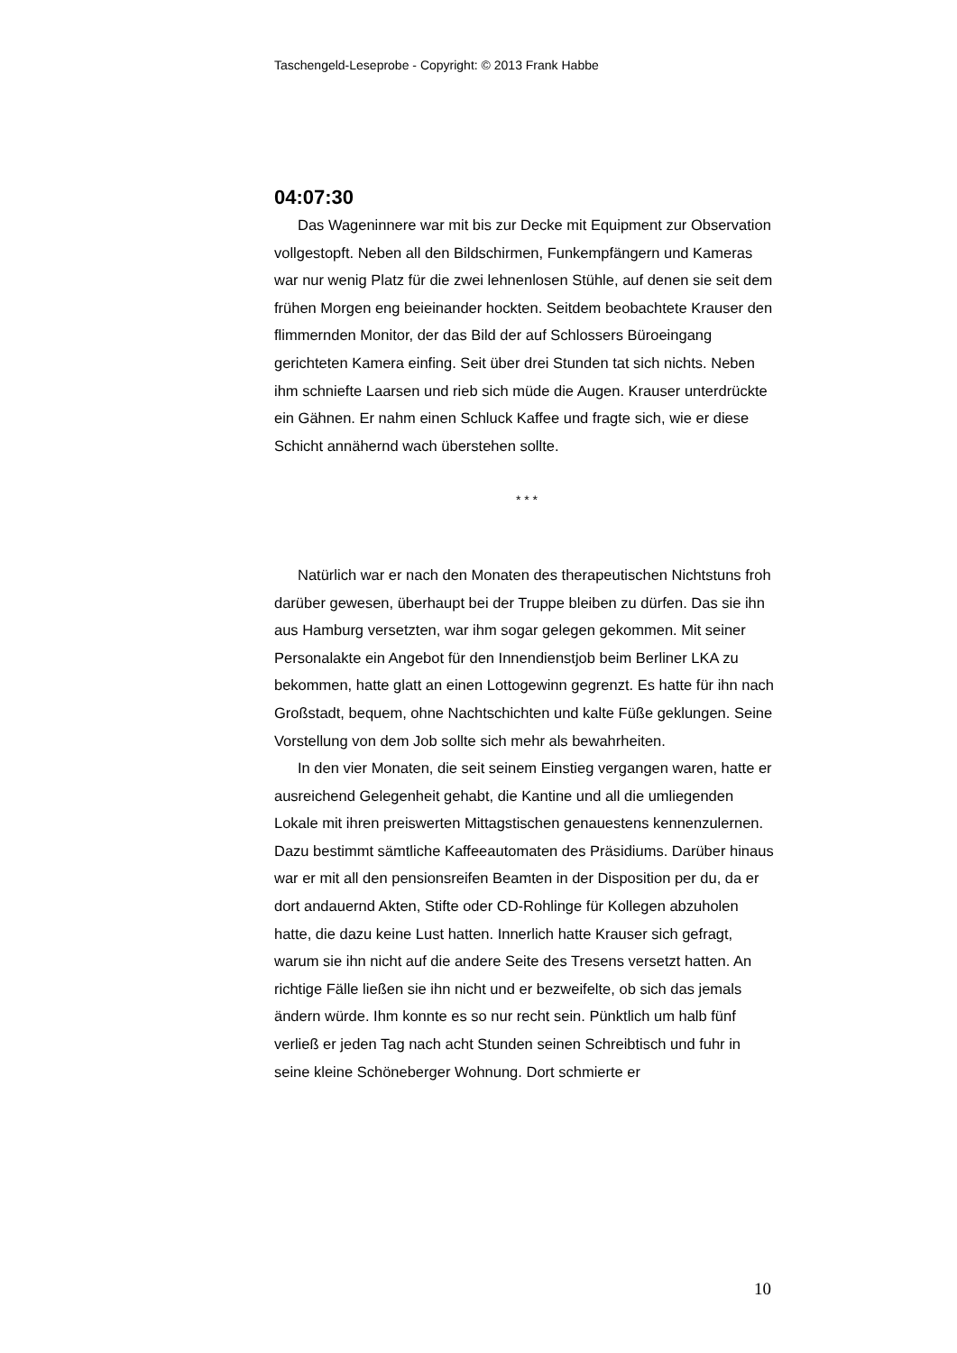Taschengeld-Leseprobe - Copyright: © 2013 Frank Habbe
04:07:30
Das Wageninnere war mit bis zur Decke mit Equipment zur Observation vollgestopft. Neben all den Bildschirmen, Funkempfängern und Kameras war nur wenig Platz für die zwei lehnenlosen Stühle, auf denen sie seit dem frühen Morgen eng beieinander hockten. Seitdem beobachtete Krauser den flimmernden Monitor, der das Bild der auf Schlossers Büroeingang gerichteten Kamera einfing. Seit über drei Stunden tat sich nichts. Neben ihm schniefte Laarsen und rieb sich müde die Augen. Krauser unterdrückte ein Gähnen. Er nahm einen Schluck Kaffee und fragte sich, wie er diese Schicht annähernd wach überstehen sollte.
* * *
Natürlich war er nach den Monaten des therapeutischen Nichtstuns froh darüber gewesen, überhaupt bei der Truppe bleiben zu dürfen. Das sie ihn aus Hamburg versetzten, war ihm sogar gelegen gekommen. Mit seiner Personalakte ein Angebot für den Innendienstjob beim Berliner LKA zu bekommen, hatte glatt an einen Lottogewinn gegrenzt. Es hatte für ihn nach Großstadt, bequem, ohne Nachtschichten und kalte Füße geklungen. Seine Vorstellung von dem Job sollte sich mehr als bewahrheiten.
In den vier Monaten, die seit seinem Einstieg vergangen waren, hatte er ausreichend Gelegenheit gehabt, die Kantine und all die umliegenden Lokale mit ihren preiswerten Mittagstischen genauestens kennenzulernen. Dazu bestimmt sämtliche Kaffeeautomaten des Präsidiums. Darüber hinaus war er mit all den pensionsreifen Beamten in der Disposition per du, da er dort andauernd Akten, Stifte oder CD-Rohlinge für Kollegen abzuholen hatte, die dazu keine Lust hatten. Innerlich hatte Krauser sich gefragt, warum sie ihn nicht auf die andere Seite des Tresens versetzt hatten. An richtige Fälle ließen sie ihn nicht und er bezweifelte, ob sich das jemals ändern würde. Ihm konnte es so nur recht sein. Pünktlich um halb fünf verließ er jeden Tag nach acht Stunden seinen Schreibtisch und fuhr in seine kleine Schöneberger Wohnung. Dort schmierte er
10